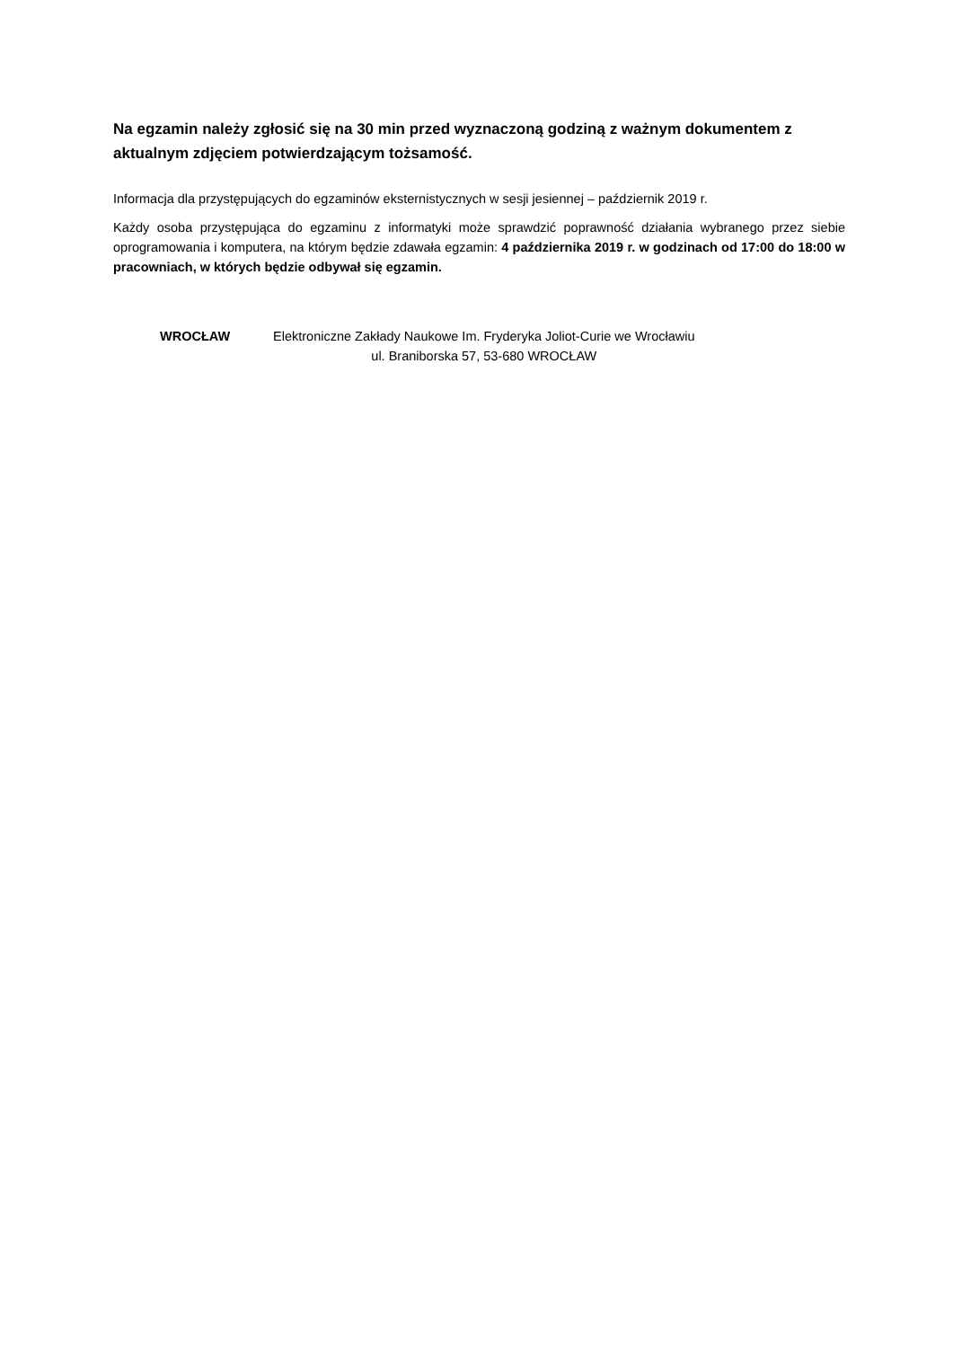Na egzamin należy zgłosić się na 30 min przed wyznaczoną godziną z ważnym dokumentem z aktualnym zdjęciem potwierdzającym tożsamość.
Informacja dla przystępujących do egzaminów eksternistycznych w sesji jesiennej – październik 2019 r.
Każdy osoba przystępująca do egzaminu z informatyki może sprawdzić poprawność działania wybranego przez siebie oprogramowania i komputera, na którym będzie zdawała egzamin: 4 października 2019 r. w godzinach od 17:00 do 18:00 w pracowniach, w których będzie odbywał się egzamin.
WROCŁAW Elektroniczne Zakłady Naukowe Im. Fryderyka Joliot-Curie we Wrocławiu
ul. Braniborska 57, 53-680 WROCŁAW